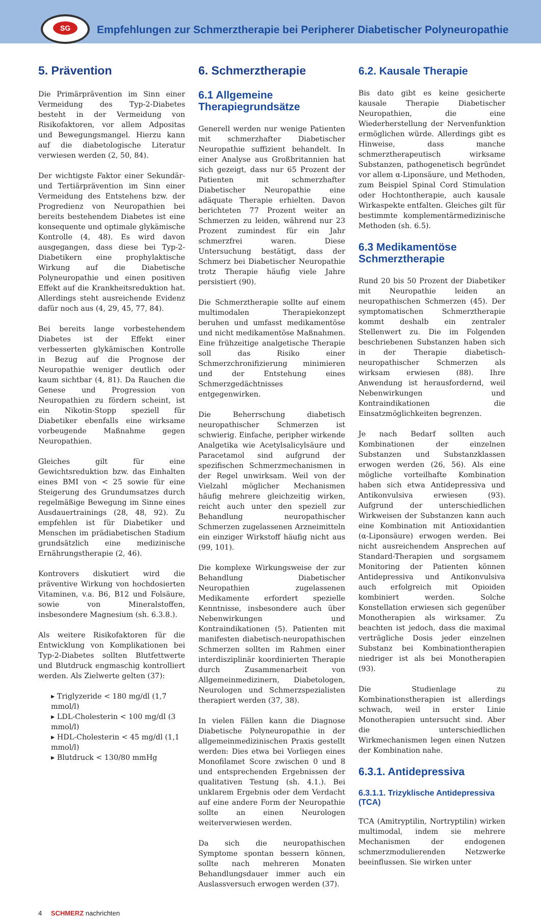SG
Empfehlungen zur Schmerztherapie bei Peripherer Diabetischer Polyneuropathie
5. Prävention
Die Primärprävention im Sinn einer Vermeidung des Typ-2-Diabetes besteht in der Vermeidung von Risikofaktoren, vor allem Adpositas und Bewegungsmangel. Hierzu kann auf die diabetologische Literatur verwiesen werden (2, 50, 84).
Der wichtigste Faktor einer Sekundär- und Tertiärprävention im Sinn einer Vermeidung des Entstehens bzw. der Progredienz von Neuropathien bei bereits bestehendem Diabetes ist eine konsequente und optimale glykämische Kontrolle (4, 48). Es wird davon ausgegangen, dass diese bei Typ-2-Diabetikern eine prophylaktische Wirkung auf die Diabetische Polyneuropathie und einen positiven Effekt auf die Krankheitsreduktion hat. Allerdings steht ausreichende Evidenz dafür noch aus (4, 29, 45, 77, 84).
Bei bereits lange vorbestehendem Diabetes ist der Effekt einer verbesserten glykämischen Kontrolle in Bezug auf die Prognose der Neuropathie weniger deutlich oder kaum sichtbar (4, 81). Da Rauchen die Genese und Progression von Neuropathien zu fördern scheint, ist ein Nikotin-Stopp speziell für Diabetiker ebenfalls eine wirksame vorbeugende Maßnahme gegen Neuropathien.
Gleiches gilt für eine Gewichtsreduktion bzw. das Einhalten eines BMI von < 25 sowie für eine Steigerung des Grundumsatzes durch regelmäßige Bewegung im Sinne eines Ausdauertrainings (28, 48, 92). Zu empfehlen ist für Diabetiker und Menschen im prädiabetischen Stadium grundsätzlich eine medizinische Ernährungstherapie (2, 46).
Kontrovers diskutiert wird die präventive Wirkung von hochdosierten Vitaminen, v.a. B6, B12 und Folsäure, sowie von Mineralstoffen, insbesondere Magnesium (sh. 6.3.8.).
Als weitere Risikofaktoren für die Entwicklung von Komplikationen bei Typ-2-Diabetes sollten Blutfettwerte und Blutdruck engmaschig kontrolliert werden. Als Zielwerte gelten (37):
▸ Triglyzeride < 180 mg/dl (1,7 mmol/l)
▸ LDL-Cholesterin < 100 mg/dl (3 mmol/l)
▸ HDL-Cholesterin < 45 mg/dl (1,1 mmol/l)
▸ Blutdruck < 130/80 mmHg
6. Schmerztherapie
6.1 Allgemeine Therapiegrundsätze
Generell werden nur wenige Patienten mit schmerzhafter Diabetischer Neuropathie suffizient behandelt. In einer Analyse aus Großbritannien hat sich gezeigt, dass nur 65 Prozent der Patienten mit schmerzhafter Diabetischer Neuropathie eine adäquate Therapie erhielten. Davon berichteten 77 Prozent weiter an Schmerzen zu leiden, während nur 23 Prozent zumindest für ein Jahr schmerzfrei waren. Diese Untersuchung bestätigt, dass der Schmerz bei Diabetischer Neuropathie trotz Therapie häufig viele Jahre persistiert (90).
Die Schmerztherapie sollte auf einem multimodalen Therapiekonzept beruhen und umfasst medikamentöse und nicht medikamentöse Maßnahmen. Eine frühzeitige analgetische Therapie soll das Risiko einer Schmerzchronifizierung minimieren und der Entstehung eines Schmerzgedächtnisses entgegenwirken.
Die Beherrschung diabetisch neuropathischer Schmerzen ist schwierig. Einfache, peripher wirkende Analgetika wie Acetylsalicylsäure und Paracetamol sind aufgrund der spezifischen Schmerzmechanismen in der Regel unwirksam. Weil von der Vielzahl möglicher Mechanismen häufig mehrere gleichzeitig wirken, reicht auch unter den speziell zur Behandlung neuropathischer Schmerzen zugelassenen Arzneimitteln ein einziger Wirkstoff häufig nicht aus (99, 101).
Die komplexe Wirkungsweise der zur Behandlung Diabetischer Neuropathien zugelassenen Medikamente erfordert spezielle Kenntnisse, insbesondere auch über Nebenwirkungen und Kontraindikationen (5). Patienten mit manifesten diabetisch-neuropathischen Schmerzen sollten im Rahmen einer interdisziplinär koordinierten Therapie durch Zusammenarbeit von Allgemeinmedizinern, Diabetologen, Neurologen und Schmerzspezialisten therapiert werden (37, 38).
In vielen Fällen kann die Diagnose Diabetische Polyneuropathie in der allgemeinmedizinischen Praxis gestellt werden: Dies etwa bei Vorliegen eines Monofilamet Score zwischen 0 und 8 und entsprechenden Ergebnissen der qualitativen Testung (sh. 4.1.). Bei unklarem Ergebnis oder dem Verdacht auf eine andere Form der Neuropathie sollte an einen Neurologen weiterverwiesen werden.
Da sich die neuropathischen Symptome spontan bessern können, sollte nach mehreren Monaten Behandlungsdauer immer auch ein Auslassversuch erwogen werden (37).
6.2. Kausale Therapie
Bis dato gibt es keine gesicherte kausale Therapie Diabetischer Neuropathien, die eine Wiederherstellung der Nervenfunktion ermöglichen würde. Allerdings gibt es Hinweise, dass manche schmerztherapeutisch wirksame Substanzen, pathogenetisch begründet vor allem α-Liponsäure, und Methoden, zum Beispiel Spinal Cord Stimulation oder Hochtontherapie, auch kausale Wirkaspekte entfalten. Gleiches gilt für bestimmte komplementärmedizinische Methoden (sh. 6.5).
6.3 Medikamentöse Schmerztherapie
Rund 20 bis 50 Prozent der Diabetiker mit Neuropathie leiden an neuropathischen Schmerzen (45). Der symptomatischen Schmerztherapie kommt deshalb ein zentraler Stellenwert zu. Die im Folgenden beschriebenen Substanzen haben sich in der Therapie diabetisch-neuropathischer Schmerzen als wirksam erwiesen (88). Ihre Anwendung ist herausfordernd, weil Nebenwirkungen und Kontraindikationen die Einsatzmöglichkeiten begrenzen.
Je nach Bedarf sollten auch Kombinationen der einzelnen Substanzen und Substanzklassen erwogen werden (26, 56). Als eine mögliche vorteilhafte Kombination haben sich etwa Antidepressiva und Antikonvulsiva erwiesen (93). Aufgrund der unterschiedlichen Wirkweisen der Substanzen kann auch eine Kombination mit Antioxidantien (α-Liponsäure) erwogen werden. Bei nicht ausreichendem Ansprechen auf Standard-Therapien und sorgsamem Monitoring der Patienten können Antidepressiva und Antikonvulsiva auch erfolgreich mit Opioiden kombiniert werden. Solche Konstellation erwiesen sich gegenüber Monotherapien als wirksamer. Zu beachten ist jedoch, dass die maximal verträgliche Dosis jeder einzelnen Substanz bei Kombinationtherapien niedriger ist als bei Monotherapien (93).
Die Studienlage zu Kombinationstherapien ist allerdings schwach, weil in erster Linie Monotherapien untersucht sind. Aber die unterschiedlichen Wirkmechanismen legen einen Nutzen der Kombination nahe.
6.3.1. Antidepressiva
6.3.1.1. Trizyklische Antidepressiva (TCA)
TCA (Amitryptilin, Nortryptilin) wirken multimodal, indem sie mehrere Mechanismen der endogenen schmerzmodulierenden Netzwerke beeinflussen. Sie wirken unter
4 SCHMERZ nachrichten